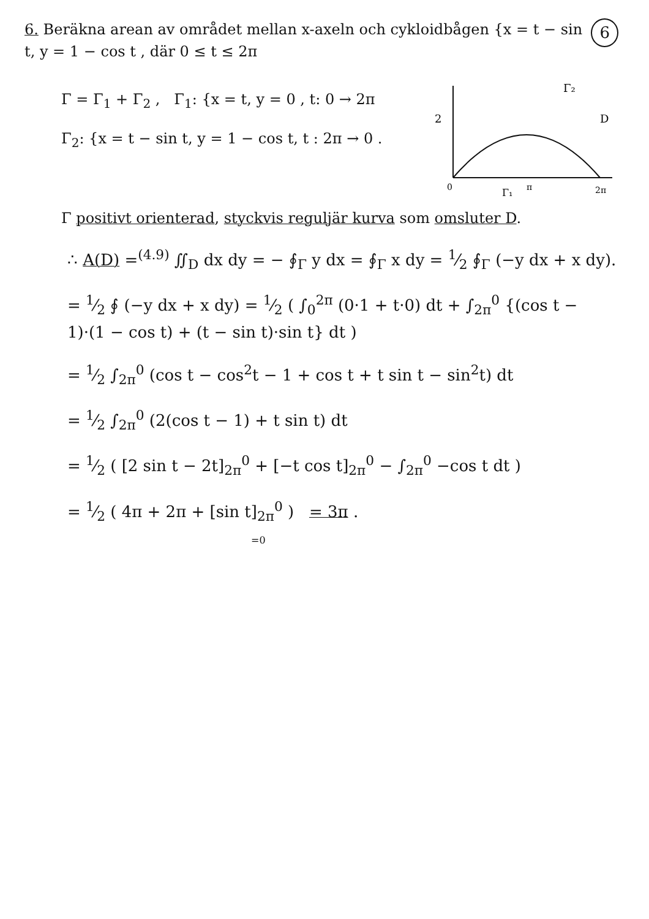6. Beräkna arean av området mellan x-axeln och cykloidbågen {x = t − sin t, y = 1 − cos t , där 0 ≤ t ≤ 2π
6
Γ = Γ<sub>1</sub> + Γ<sub>2</sub> , Γ<sub>1</sub>: {x = t, y = 0 , t: 0 → 2π
Γ<sub>2</sub>: {x = t − sin t, y = 1 − cos t, t : 2π → 0 .
2
0
π
2π
Γ₂
D
Γ₁
Γ positivt orienterad, styckvis reguljär kurva som omsluter D.
∴ A(D) =<sup>(4.9)</sup> ∬<sub>D</sub> dx dy = − ∮<sub>Γ</sub> y dx = ∮<sub>Γ</sub> x dy = 1⁄2 ∮<sub>Γ</sub> (−y dx + x dy).
= 1⁄2 ∮ (−y dx + x dy) = 1⁄2 ( ∫<sub>0</sub><sup>2π</sup> (0·1 + t·0) dt + ∫<sub>2π</sub><sup>0</sup> {(cos t − 1)·(1 − cos t) + (t − sin t)·sin t} dt )
= 1⁄2 ∫<sub>2π</sub><sup>0</sup> (cos t − cos<sup>2</sup>t − 1 + cos t + t sin t − sin<sup>2</sup>t) dt
= 1⁄2 ∫<sub>2π</sub><sup>0</sup> (2(cos t − 1) + t sin t) dt
= 1⁄2 ( [2 sin t − 2t]<sub>2π</sub><sup>0</sup> + [−t cos t]<sub>2π</sub><sup>0</sup> − ∫<sub>2π</sub><sup>0</sup> −cos t dt )
= 1⁄2 ( 4π + 2π + [sin t]<sub>2π</sub><sup>0</sup> ) = 3π .
=0